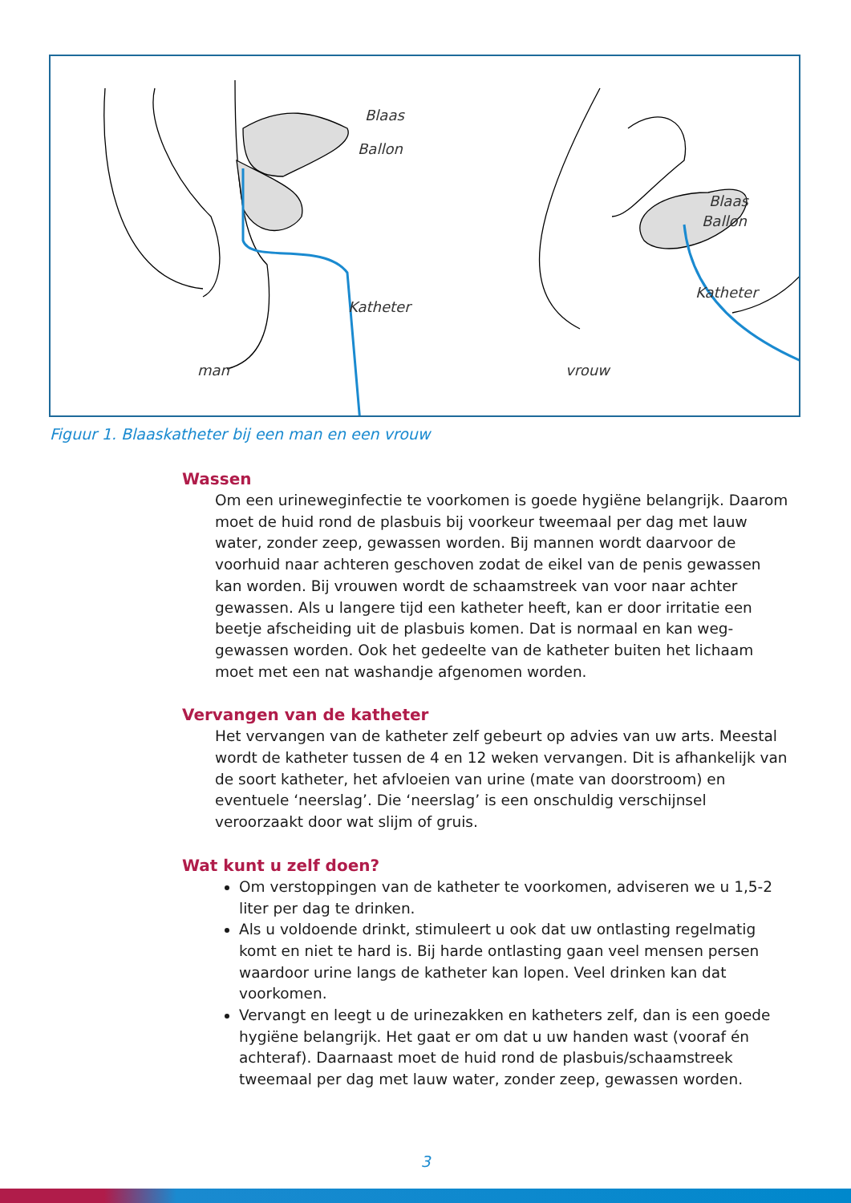Blaas
Ballon
Katheter
man
Blaas
Ballon
Katheter
vrouw
Figuur 1. Blaaskatheter bij een man en een vrouw
Wassen
Om een urineweginfectie te voorkomen is goede hygiëne belangrijk. Daarom moet de huid rond de plasbuis bij voorkeur tweemaal per dag met lauw water, zonder zeep, gewassen worden. Bij mannen wordt daar­voor de voorhuid naar achteren geschoven zodat de eikel van de penis gewassen kan worden. Bij vrouwen wordt de schaamstreek van voor naar achter gewassen. Als u langere tijd een katheter heeft, kan er door irritatie een beetje afscheiding uit de plasbuis komen. Dat is normaal en kan weg­gewassen worden. Ook het gedeelte van de katheter buiten het lichaam moet met een nat washandje afgenomen worden.
Vervangen van de katheter
Het vervangen van de katheter zelf gebeurt op advies van uw arts. Meestal wordt de katheter tussen de 4 en 12 weken vervangen. Dit is afhankelijk van de soort katheter, het afvloeien van urine (mate van doorstroom) en eventuele ‘neerslag’. Die ‘neerslag’ is een onschuldig verschijnsel veroorzaakt door wat slijm of gruis.
Wat kunt u zelf doen?
Om verstoppingen van de katheter te voorkomen, adviseren we u 1,5-2 liter per dag te drinken.
Als u voldoende drinkt, stimuleert u ook dat uw ontlasting regelmatig komt en niet te hard is. Bij harde ontlasting gaan veel mensen persen waardoor urine langs de katheter kan lopen. Veel drinken kan dat voorkomen.
Vervangt en leegt u de urinezakken en katheters zelf, dan is een goede hygiëne belangrijk. Het gaat er om dat u uw handen wast (vooraf én achteraf). Daarnaast moet de huid rond de plasbuis/schaamstreek tweemaal per dag met lauw water, zonder zeep, gewassen worden.
3